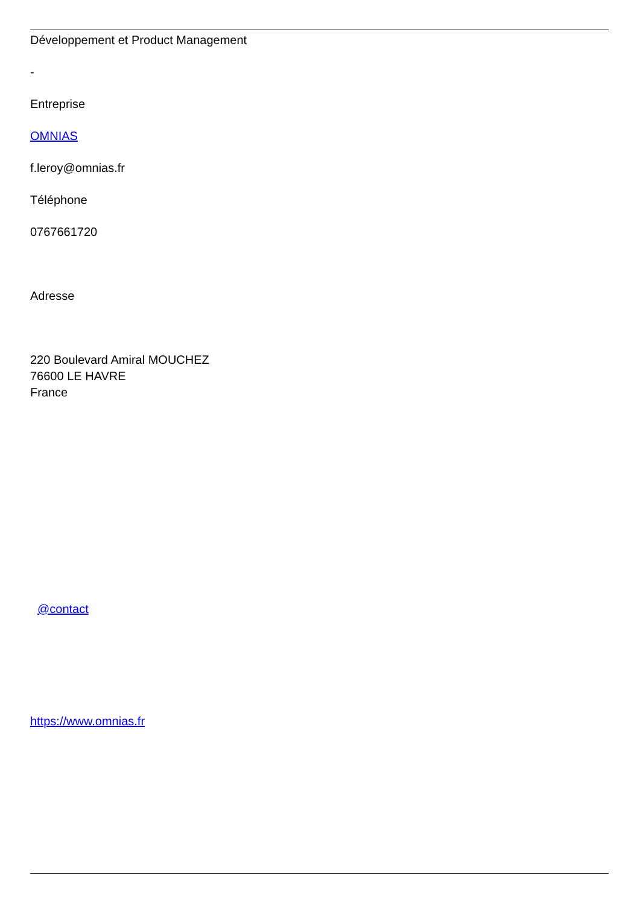Développement et Product Management
-
Entreprise
OMNIAS
f.leroy@omnias.fr
Téléphone
0767661720
Adresse
220 Boulevard Amiral MOUCHEZ
76600 LE HAVRE
France
@contact
https://www.omnias.fr